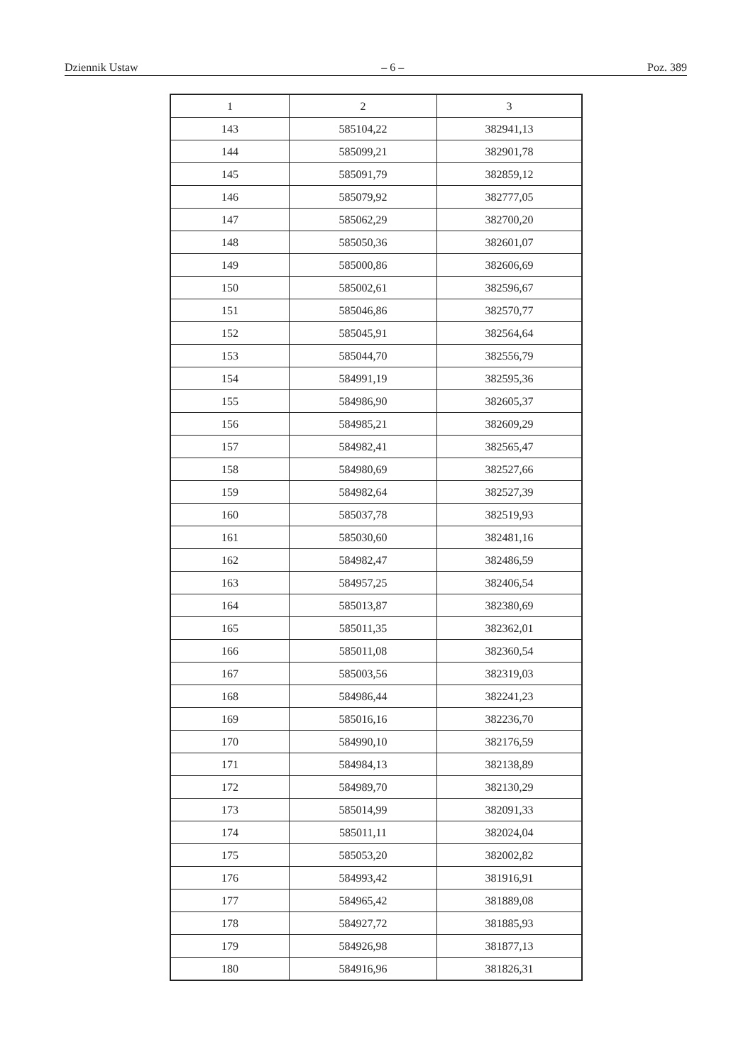Dziennik Ustaw – 6 – Poz. 389
| 1 | 2 | 3 |
| --- | --- | --- |
| 143 | 585104,22 | 382941,13 |
| 144 | 585099,21 | 382901,78 |
| 145 | 585091,79 | 382859,12 |
| 146 | 585079,92 | 382777,05 |
| 147 | 585062,29 | 382700,20 |
| 148 | 585050,36 | 382601,07 |
| 149 | 585000,86 | 382606,69 |
| 150 | 585002,61 | 382596,67 |
| 151 | 585046,86 | 382570,77 |
| 152 | 585045,91 | 382564,64 |
| 153 | 585044,70 | 382556,79 |
| 154 | 584991,19 | 382595,36 |
| 155 | 584986,90 | 382605,37 |
| 156 | 584985,21 | 382609,29 |
| 157 | 584982,41 | 382565,47 |
| 158 | 584980,69 | 382527,66 |
| 159 | 584982,64 | 382527,39 |
| 160 | 585037,78 | 382519,93 |
| 161 | 585030,60 | 382481,16 |
| 162 | 584982,47 | 382486,59 |
| 163 | 584957,25 | 382406,54 |
| 164 | 585013,87 | 382380,69 |
| 165 | 585011,35 | 382362,01 |
| 166 | 585011,08 | 382360,54 |
| 167 | 585003,56 | 382319,03 |
| 168 | 584986,44 | 382241,23 |
| 169 | 585016,16 | 382236,70 |
| 170 | 584990,10 | 382176,59 |
| 171 | 584984,13 | 382138,89 |
| 172 | 584989,70 | 382130,29 |
| 173 | 585014,99 | 382091,33 |
| 174 | 585011,11 | 382024,04 |
| 175 | 585053,20 | 382002,82 |
| 176 | 584993,42 | 381916,91 |
| 177 | 584965,42 | 381889,08 |
| 178 | 584927,72 | 381885,93 |
| 179 | 584926,98 | 381877,13 |
| 180 | 584916,96 | 381826,31 |